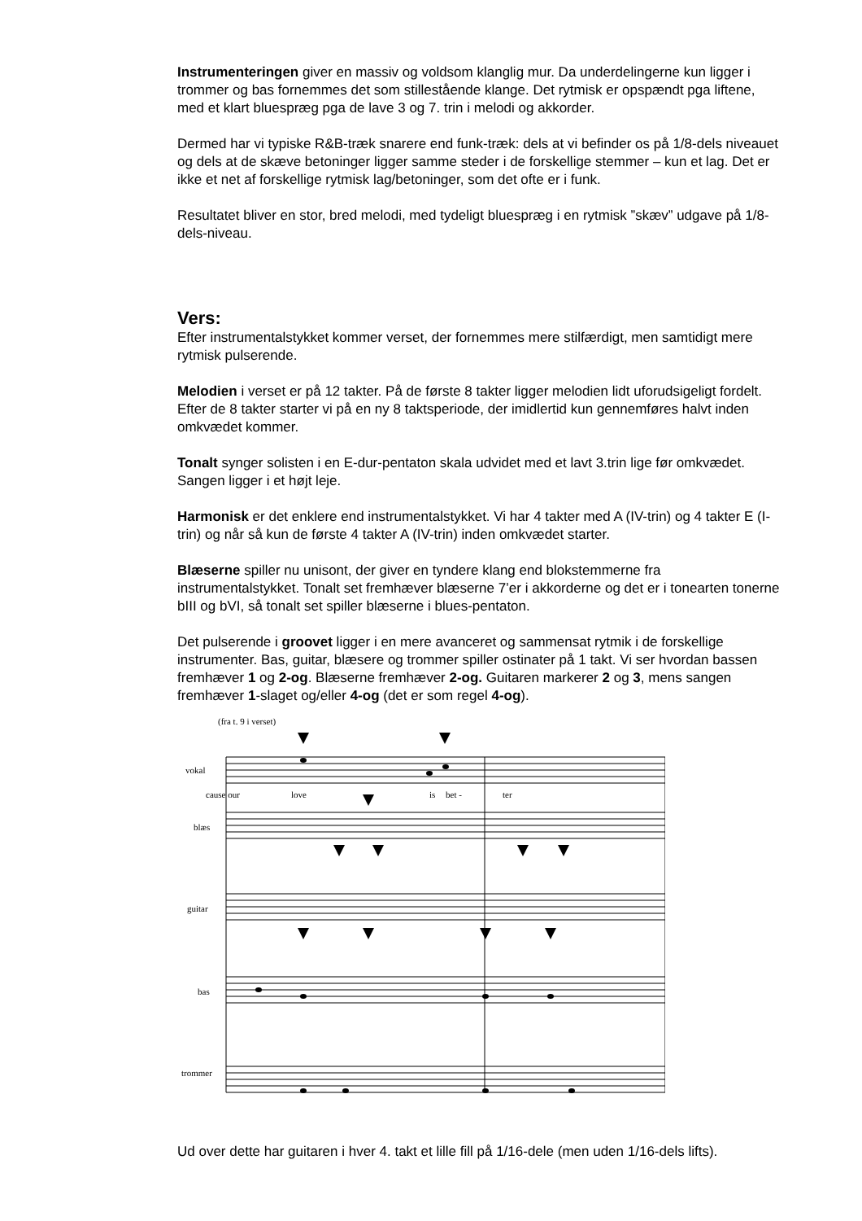Instrumenteringen giver en massiv og voldsom klanglig mur. Da underdelingerne kun ligger i trommer og bas fornemmes det som stillestående klange. Det rytmisk er opspændt pga liftene, med et klart bluespræg pga de lave 3 og 7. trin i melodi og akkorder.
Dermed har vi typiske R&B-træk snarere end funk-træk: dels at vi befinder os på 1/8-dels niveauet og dels at de skæve betoninger ligger samme steder i de forskellige stemmer – kun et lag. Det er ikke et net af forskellige rytmisk lag/betoninger, som det ofte er i funk.
Resultatet bliver en stor, bred melodi, med tydeligt bluespræg i en rytmisk ”skæv” udgave på 1/8-dels-niveau.
Vers:
Efter instrumentalstykket kommer verset, der fornemmes mere stilfærdigt, men samtidigt mere rytmisk pulserende.
Melodien i verset er på 12 takter. På de første 8 takter ligger melodien lidt uforudsigeligt fordelt. Efter de 8 takter starter vi på en ny 8 taktsperiode, der imidlertid kun gennemføres halvt inden omkvædet kommer.
Tonalt synger solisten i en E-dur-pentaton skala udvidet med et lavt 3.trin lige før omkvædet. Sangen ligger i et højt leje.
Harmonisk er det enklere end instrumentalstykket. Vi har 4 takter med A (IV-trin) og 4 takter E (I-trin) og når så kun de første 4 takter A (IV-trin) inden omkvædet starter.
Blæserne spiller nu unisont, der giver en tyndere klang end blokstemmerne fra instrumentalstykket. Tonalt set fremhæver blæserne 7’er i akkorderne og det er i tonearten tonerne bIII og bVI, så tonalt set spiller blæserne i blues-pentaton.
Det pulserende i groovet ligger i en mere avanceret og sammensat rytmik i de forskellige instrumenter. Bas, guitar, blæsere og trommer spiller ostinater på 1 takt. Vi ser hvordan bassen fremhæver 1 og 2-og. Blæserne fremhæver 2-og. Guitaren markerer 2 og 3, mens sangen fremhæver 1-slaget og/eller 4-og (det er som regel 4-og).
(fra t. 9 i verset)
vokal
cause our
love
is
bet -
ter
blæs
guitar
bas
trommer
Ud over dette har guitaren i hver 4. takt et lille fill på 1/16-dele (men uden 1/16-dels lifts).